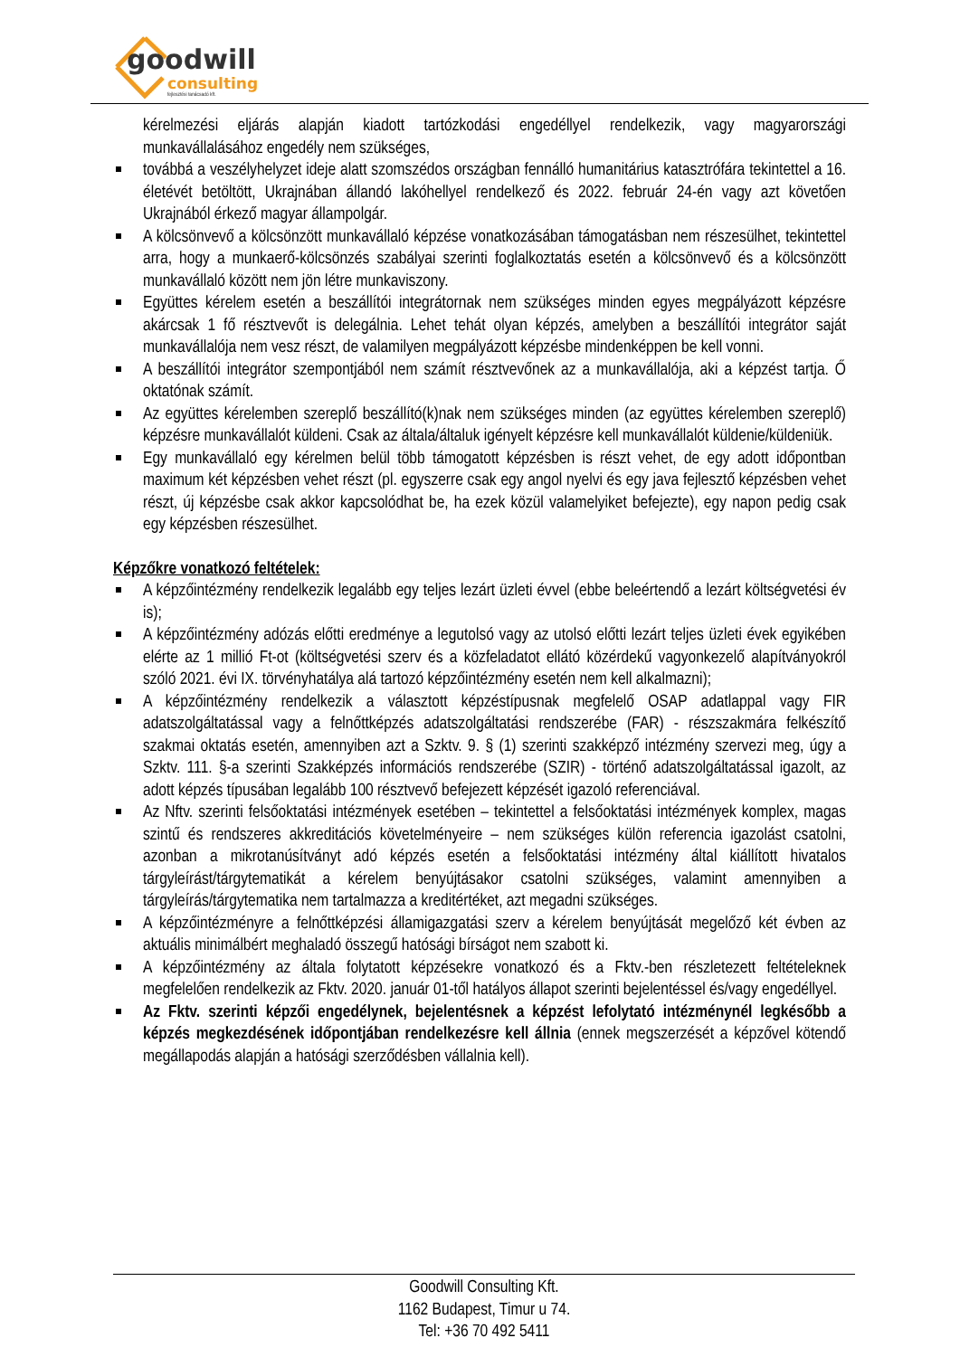goodwill
consulting
fejlesztési tanácsadó kft.
kérelmezési eljárás alapján kiadott tartózkodási engedéllyel rendelkezik, vagy magyarországi munkavállalásához engedély nem szükséges,
továbbá a veszélyhelyzet ideje alatt szomszédos országban fennálló humanitárius katasztrófára tekintettel a 16. életévét betöltött, Ukrajnában állandó lakóhellyel rendelkező és 2022. február 24-én vagy azt követően Ukrajnából érkező magyar állampolgár.
A kölcsönvevő a kölcsönzött munkavállaló képzése vonatkozásában támogatásban nem részesülhet, tekintettel arra, hogy a munkaerő-kölcsönzés szabályai szerinti foglalkoztatás esetén a kölcsönvevő és a kölcsönzött munkavállaló között nem jön létre munkaviszony.
Együttes kérelem esetén a beszállítói integrátornak nem szükséges minden egyes megpályázott képzésre akárcsak 1 fő résztvevőt is delegálnia. Lehet tehát olyan képzés, amelyben a beszállítói integrátor saját munkavállalója nem vesz részt, de valamilyen megpályázott képzésbe mindenképpen be kell vonni.
A beszállítói integrátor szempontjából nem számít résztvevőnek az a munkavállalója, aki a képzést tartja. Ő oktatónak számít.
Az együttes kérelemben szereplő beszállító(k)nak nem szükséges minden (az együttes kérelemben szereplő) képzésre munkavállalót küldeni. Csak az általa/általuk igényelt képzésre kell munkavállalót küldenie/küldeniük.
Egy munkavállaló egy kérelmen belül több támogatott képzésben is részt vehet, de egy adott időpontban maximum két képzésben vehet részt (pl. egyszerre csak egy angol nyelvi és egy java fejlesztő képzésben vehet részt, új képzésbe csak akkor kapcsolódhat be, ha ezek közül valamelyiket befejezte), egy napon pedig csak egy képzésben részesülhet.
Képzőkre vonatkozó feltételek:
A képzőintézmény rendelkezik legalább egy teljes lezárt üzleti évvel (ebbe beleértendő a lezárt költségvetési év is);
A képzőintézmény adózás előtti eredménye a legutolsó vagy az utolsó előtti lezárt teljes üzleti évek egyikében elérte az 1 millió Ft-ot (költségvetési szerv és a közfeladatot ellátó közérdekű vagyonkezelő alapítványokról szóló 2021. évi IX. törvényhatálya alá tartozó képzőintézmény esetén nem kell alkalmazni);
A képzőintézmény rendelkezik a választott képzéstípusnak megfelelő OSAP adatlappal vagy FIR adatszolgáltatással vagy a felnőttképzés adatszolgáltatási rendszerébe (FAR) - részszakmára felkészítő szakmai oktatás esetén, amennyiben azt a Szktv. 9. § (1) szerinti szakképző intézmény szervezi meg, úgy a Szktv. 111. §-a szerinti Szakképzés információs rendszerébe (SZIR) - történő adatszolgáltatással igazolt, az adott képzés típusában legalább 100 résztvevő befejezett képzését igazoló referenciával.
Az Nftv. szerinti felsőoktatási intézmények esetében – tekintettel a felsőoktatási intézmények komplex, magas szintű és rendszeres akkreditációs követelményeire – nem szükséges külön referencia igazolást csatolni, azonban a mikrotanúsítványt adó képzés esetén a felsőoktatási intézmény által kiállított hivatalos tárgyleírást/tárgytematikát a kérelem benyújtásakor csatolni szükséges, valamint amennyiben a tárgyleírás/tárgytematika nem tartalmazza a kreditértéket, azt megadni szükséges.
A képzőintézményre a felnőttképzési államigazgatási szerv a kérelem benyújtását megelőző két évben az aktuális minimálbért meghaladó összegű hatósági bírságot nem szabott ki.
A képzőintézmény az általa folytatott képzésekre vonatkozó és a Fktv.-ben részletezett feltételeknek megfelelően rendelkezik az Fktv. 2020. január 01-től hatályos állapot szerinti bejelentéssel és/vagy engedéllyel.
Az Fktv. szerinti képzői engedélynek, bejelentésnek a képzést lefolytató intézménynél legkésőbb a képzés megkezdésének időpontjában rendelkezésre kell állnia (ennek megszerzését a képzővel kötendő megállapodás alapján a hatósági szerződésben vállalnia kell).
Goodwill Consulting Kft.
1162 Budapest, Timur u 74.
Tel: +36 70 492 5411